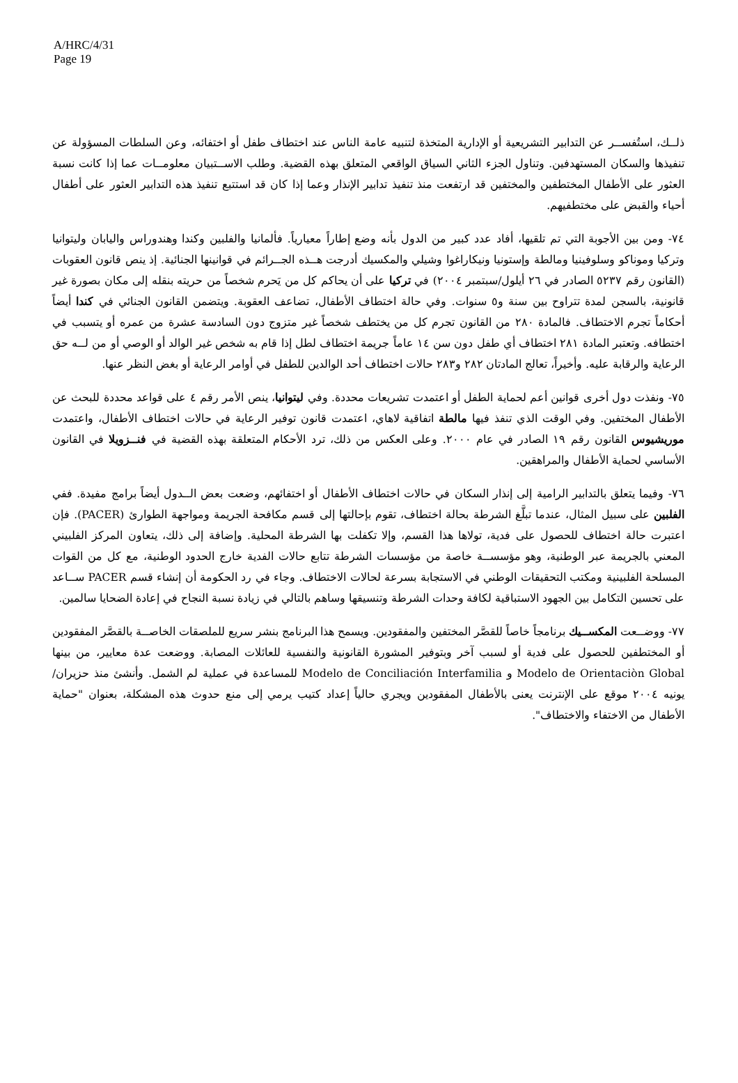A/HRC/4/31
Page 19
ذلــك، استُفســر عن التدابير التشريعية أو الإدارية المتخذة لتنبيه عامة الناس عند اختطاف طفل أو اختفائه، وعن السلطات المسؤولة عن تنفيذها والسكان المستهدفين. وتناول الجزء الثاني السياق الواقعي المتعلق بهذه القضية. وطلب الاســتبيان معلومــات عما إذا كانت نسبة العثور على الأطفال المختطفين والمختفين قد ارتفعت منذ تنفيذ تدابير الإنذار وعما إذا كان قد استتبع تنفيذ هذه التدابير العثور على أطفال أحياء والقبض على مختطفيهم.
٧٤- ومن بين الأجوبة التي تم تلقيها، أفاد عدد كبير من الدول بأنه وضع إطاراً معيارياً. فألمانيا والفلبين وكندا وهندوراس واليابان وليتوانيا وتركيا وموناكو وسلوفينيا ومالطة وإستونيا ونيكاراغوا وشيلي والمكسيك أدرجت هــذه الجــرائم في قوانينها الجنائية. إذ ينص قانون العقوبات (القانون رقم ٥٢٣٧ الصادر في ٢٦ أيلول/سبتمبر ٢٠٠٤) في تركيا على أن يحاكم كل من يَحرم شخصاً من حريته بنقله إلى مكان بصورة غير قانونية، بالسجن لمدة تتراوح بين سنة و٥ سنوات. وفي حالة اختطاف الأطفال، تضاعف العقوبة. ويتضمن القانون الجنائي في كندا أيضاً أحكاماً تجرم الاختطاف. فالمادة ٢٨٠ من القانون تجرم كل من يختطف شخصاً غير متزوج دون السادسة عشرة من عمره أو يتسبب في اختطافه. وتعتبر المادة ٢٨١ اختطاف أي طفل دون سن ١٤ عاماً جريمة اختطاف لطل إذا قام به شخص غير الوالد أو الوصي أو من لــه حق الرعاية والرقابة عليه. وأخيراً، تعالج المادتان ٢٨٢ و٢٨٣ حالات اختطاف أحد الوالدين للطفل في أوامر الرعاية أو بغض النظر عنها.
٧٥- ونفذت دول أخرى قوانين أعم لحماية الطفل أو اعتمدت تشريعات محددة. وفي ليتوانيا، ينص الأمر رقم ٤ على قواعد محددة للبحث عن الأطفال المختفين. وفي الوقت الذي تنفذ فيها مالطة اتفاقية لاهاي، اعتمدت قانون توفير الرعاية في حالات اختطاف الأطفال، واعتمدت موريشيوس القانون رقم ١٩ الصادر في عام ٢٠٠٠. وعلى العكس من ذلك، ترد الأحكام المتعلقة بهذه القضية في فنــزويلا في القانون الأساسي لحماية الأطفال والمراهقين.
٧٦- وفيما يتعلق بالتدابير الرامية إلى إنذار السكان في حالات اختطاف الأطفال أو اختفائهم، وضعت بعض الــدول أيضاً برامج مفيدة. ففي الفلبين على سبيل المثال، عندما تبلَّغ الشرطة بحالة اختطاف، تقوم بإحالتها إلى قسم مكافحة الجريمة ومواجهة الطوارئ (PACER). فإن اعتبرت حالة اختطاف للحصول على فدية، تولاها هذا القسم، وإلا تكفلت بها الشرطة المحلية. وإضافة إلى ذلك، يتعاون المركز الفلبيني المعني بالجريمة عبر الوطنية، وهو مؤسســة خاصة من مؤسسات الشرطة تتابع حالات الفدية خارج الحدود الوطنية، مع كل من القوات المسلحة الفلبينية ومكتب التحقيقات الوطني في الاستجابة بسرعة لحالات الاختطاف. وجاء في رد الحكومة أن إنشاء قسم PACER ســاعد على تحسين التكامل بين الجهود الاستباقية لكافة وحدات الشرطة وتنسيقها وساهم بالتالي في زيادة نسبة النجاح في إعادة الضحايا سالمين.
٧٧- ووضــعت المكســيك برنامجاً خاصاً للقصَّر المختفين والمفقودين. ويسمح هذا البرنامج بنشر سريع للملصقات الخاصــة بالقصَّر المفقودين أو المختطفين للحصول على فدية أو لسبب آخر وبتوفير المشورة القانونية والنفسية للعائلات المصابة. ووضعت عدة معايير، من بينها Modelo de Orientaciòn Global و Modelo de Conciliación Interfamilia للمساعدة في عملية لم الشمل. وأنشئ منذ حزيران/يونيه ٢٠٠٤ موقع على الإنترنت يعنى بالأطفال المفقودين ويجري حالياً إعداد كتيب يرمي إلى منع حدوث هذه المشكلة، بعنوان "حماية الأطفال من الاختفاء والاختطاف".